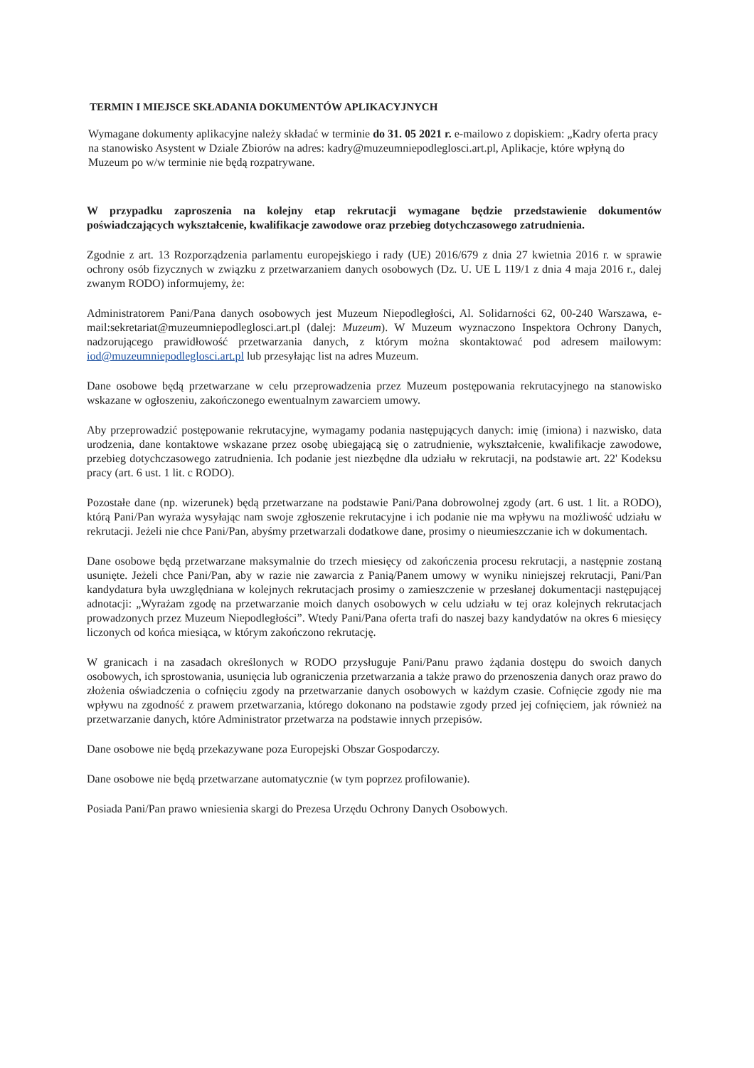TERMIN I MIEJSCE SKŁADANIA DOKUMENTÓW APLIKACYJNYCH
Wymagane dokumenty aplikacyjne należy składać w terminie do 31. 05 2021 r. e-mailowo z dopiskiem: „Kadry oferta pracy na stanowisko Asystent w Dziale Zbiorów na adres: kadry@muzeumniepodleglosci.art.pl, Aplikacje, które wpłyną do Muzeum po w/w terminie nie będą rozpatrywane.
W przypadku zaproszenia na kolejny etap rekrutacji wymagane będzie przedstawienie dokumentów poświadczających wykształcenie, kwalifikacje zawodowe oraz przebieg dotychczasowego zatrudnienia.
Zgodnie z art. 13 Rozporządzenia parlamentu europejskiego i rady (UE) 2016/679 z dnia 27 kwietnia 2016 r. w sprawie ochrony osób fizycznych w związku z przetwarzaniem danych osobowych (Dz. U. UE L 119/1 z dnia 4 maja 2016 r., dalej zwanym RODO) informujemy, że:
Administratorem Pani/Pana danych osobowych jest Muzeum Niepodległości, Al. Solidarności 62, 00-240 Warszawa, e- mail:sekretariat@muzeumniepodleglosci.art.pl (dalej: Muzeum). W Muzeum wyznaczono Inspektora Ochrony Danych, nadzorującego prawidłowość przetwarzania danych, z którym można skontaktować pod adresem mailowym: iod@muzeumniepodleglosci.art.pl lub przesyłając list na adres Muzeum.
Dane osobowe będą przetwarzane w celu przeprowadzenia przez Muzeum postępowania rekrutacyjnego na stanowisko wskazane w ogłoszeniu, zakończonego ewentualnym zawarciem umowy.
Aby przeprowadzić postępowanie rekrutacyjne, wymagamy podania następujących danych: imię (imiona) i nazwisko, data urodzenia, dane kontaktowe wskazane przez osobę ubiegającą się o zatrudnienie, wykształcenie, kwalifikacje zawodowe, przebieg dotychczasowego zatrudnienia. Ich podanie jest niezbędne dla udziału w rekrutacji, na podstawie art. 22' Kodeksu pracy (art. 6 ust. 1 lit. c RODO).
Pozostałe dane (np. wizerunek) będą przetwarzane na podstawie Pani/Pana dobrowolnej zgody (art. 6 ust. 1 lit. a RODO), którą Pani/Pan wyraża wysyłając nam swoje zgłoszenie rekrutacyjne i ich podanie nie ma wpływu na możliwość udziału w rekrutacji. Jeżeli nie chce Pani/Pan, abyśmy przetwarzali dodatkowe dane, prosimy o nieumieszczanie ich w dokumentach.
Dane osobowe będą przetwarzane maksymalnie do trzech miesięcy od zakończenia procesu rekrutacji, a następnie zostaną usunięte. Jeżeli chce Pani/Pan, aby w razie nie zawarcia z Panią/Panem umowy w wyniku niniejszej rekrutacji, Pani/Pan kandydatura była uwzględniana w kolejnych rekrutacjach prosimy o zamieszczenie w przesłanej dokumentacji następującej adnotacji: „Wyrażam zgodę na przetwarzanie moich danych osobowych w celu udziału w tej oraz kolejnych rekrutacjach prowadzonych przez Muzeum Niepodległości”. Wtedy Pani/Pana oferta trafi do naszej bazy kandydatów na okres 6 miesięcy liczonych od końca miesiąca, w którym zakończono rekrutację.
W granicach i na zasadach określonych w RODO przysługuje Pani/Panu prawo żądania dostępu do swoich danych osobowych, ich sprostowania, usunięcia lub ograniczenia przetwarzania a także prawo do przenoszenia danych oraz prawo do złożenia oświadczenia o cofnięciu zgody na przetwarzanie danych osobowych w każdym czasie. Cofnięcie zgody nie ma wpływu na zgodność z prawem przetwarzania, którego dokonano na podstawie zgody przed jej cofnięciem, jak również na przetwarzanie danych, które Administrator przetwarza na podstawie innych przepisów.
Dane osobowe nie będą przekazywane poza Europejski Obszar Gospodarczy.
Dane osobowe nie będą przetwarzane automatycznie (w tym poprzez profilowanie).
Posiada Pani/Pan prawo wniesienia skargi do Prezesa Urzędu Ochrony Danych Osobowych.